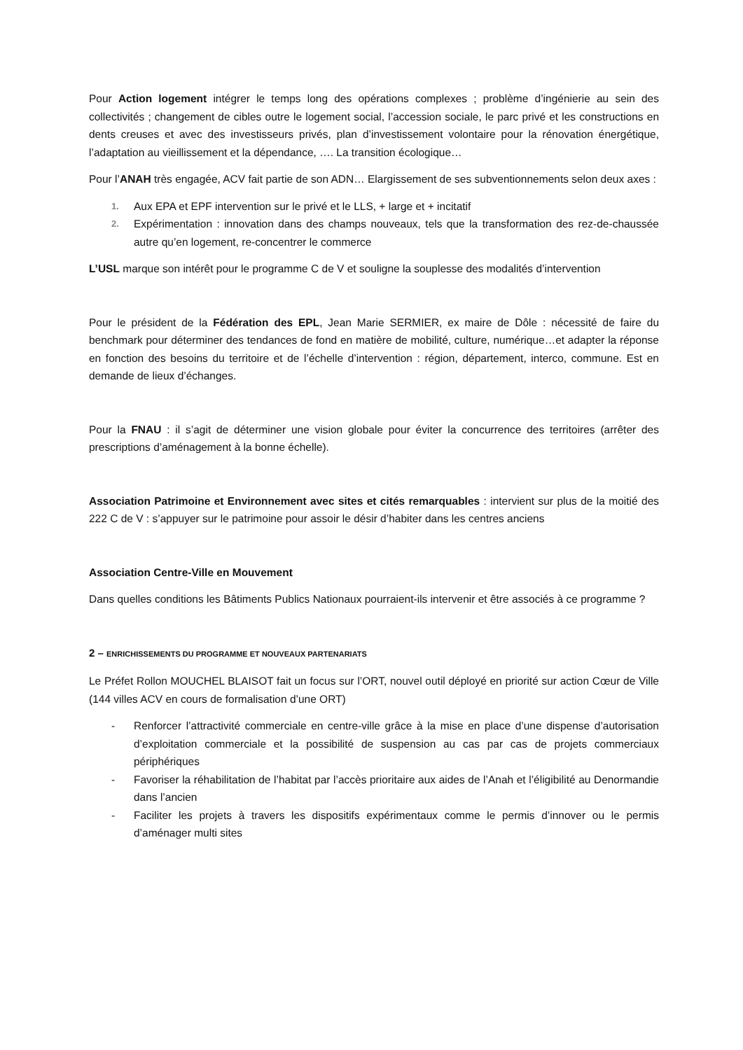Pour Action logement intégrer le temps long des opérations complexes ; problème d’ingénierie au sein des collectivités ; changement de cibles outre le logement social, l’accession sociale, le parc privé et les constructions en dents creuses et avec des investisseurs privés, plan d’investissement volontaire pour la rénovation énergétique, l’adaptation au vieillissement et la dépendance, …. La transition écologique…
Pour l’ANAH très engagée, ACV fait partie de son ADN… Elargissement de ses subventionnements selon deux axes :
1. Aux EPA et EPF intervention sur le privé et le LLS, + large et + incitatif
2. Expérimentation : innovation dans des champs nouveaux, tels que la transformation des rez-de-chaussée autre qu’en logement, re-concentrer le commerce
L’USL marque son intérêt pour le programme C de V et souligne la souplesse des modalités d’intervention
Pour le président de la Fédération des EPL, Jean Marie SERMIER, ex maire de Dôle : nécessité de faire du benchmark pour déterminer des tendances de fond en matière de mobilité, culture, numérique…et adapter la réponse en fonction des besoins du territoire et de l’échelle d’intervention : région, département, interco, commune. Est en demande de lieux d’échanges.
Pour la FNAU : il s’agit de déterminer une vision globale pour éviter la concurrence des territoires (arrêter des prescriptions d’aménagement à la bonne échelle).
Association Patrimoine et Environnement avec sites et cités remarquables : intervient sur plus de la moitié des 222 C de V : s’appuyer sur le patrimoine pour assoir le désir d’habiter dans les centres anciens
Association Centre-Ville en Mouvement
Dans quelles conditions les Bâtiments Publics Nationaux pourraient-ils intervenir et être associés à ce programme ?
2 – ENRICHISSEMENTS DU PROGRAMME ET NOUVEAUX PARTENARIATS
Le Préfet Rollon MOUCHEL BLAISOT fait un focus sur l’ORT, nouvel outil déployé en priorité sur action Cœur de Ville (144 villes ACV en cours de formalisation d’une ORT)
- Renforcer l’attractivité commerciale en centre-ville grâce à la mise en place d’une dispense d’autorisation d’exploitation commerciale et la possibilité de suspension au cas par cas de projets commerciaux périphériques
- Favoriser la réhabilitation de l’habitat par l’accès prioritaire aux aides de l’Anah et l’éligibilité au Denormandie dans l’ancien
- Faciliter les projets à travers les dispositifs expérimentaux comme le permis d’innover ou le permis d’aménager multi sites